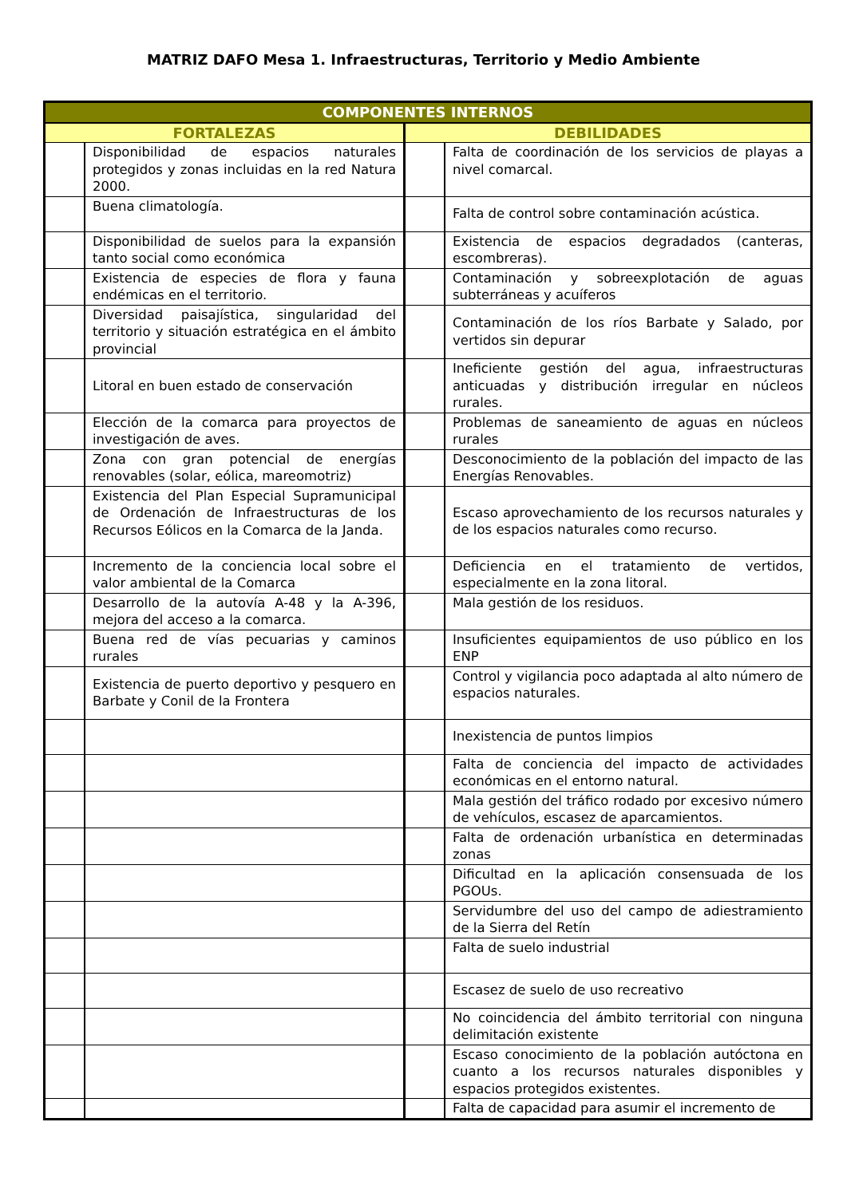MATRIZ DAFO Mesa 1. Infraestructuras, Territorio y Medio Ambiente
| COMPONENTES INTERNOS | | | |
| --- | --- | --- | --- |
| FORTALEZAS | | DEBILIDADES | |
| | Disponibilidad de espacios naturales protegidos y zonas incluidas en la red Natura 2000. | | Falta de coordinación de los servicios de playas a nivel comarcal. |
| | Buena climatología. | | Falta de control sobre contaminación acústica. |
| | Disponibilidad de suelos para la expansión tanto social como económica | | Existencia de espacios degradados (canteras, escombreras). |
| | Existencia de especies de flora y fauna endémicas en el territorio. | | Contaminación y sobreexplotación de aguas subterráneas y acuíferos |
| | Diversidad paisajística, singularidad del territorio y situación estratégica en el ámbito provincial | | Contaminación de los ríos Barbate y Salado, por vertidos sin depurar |
| | Litoral en buen estado de conservación | | Ineficiente gestión del agua, infraestructuras anticuadas y distribución irregular en núcleos rurales. |
| | Elección de la comarca para proyectos de investigación de aves. | | Problemas de saneamiento de aguas en núcleos rurales |
| | Zona con gran potencial de energías renovables (solar, eólica, mareomotriz) | | Desconocimiento de la población del impacto de las Energías Renovables. |
| | Existencia del Plan Especial Supramunicipal de Ordenación de Infraestructuras de los Recursos Eólicos en la Comarca de la Janda. | | Escaso aprovechamiento de los recursos naturales y de los espacios naturales como recurso. |
| | Incremento de la conciencia local sobre el valor ambiental de la Comarca | | Deficiencia en el tratamiento de vertidos, especialmente en la zona litoral. |
| | Desarrollo de la autovía A-48 y la A-396, mejora del acceso a la comarca. | | Mala gestión de los residuos. |
| | Buena red de vías pecuarias y caminos rurales | | Insuficientes equipamientos de uso público en los ENP |
| | Existencia de puerto deportivo y pesquero en Barbate y Conil de la Frontera | | Control y vigilancia poco adaptada al alto número de espacios naturales. |
| | | | Inexistencia de puntos limpios |
| | | | Falta de conciencia del impacto de actividades económicas en el entorno natural. |
| | | | Mala gestión del tráfico rodado por excesivo número de vehículos, escasez de aparcamientos. |
| | | | Falta de ordenación urbanística en determinadas zonas |
| | | | Dificultad en la aplicación consensuada de los PGOUs. |
| | | | Servidumbre del uso del campo de adiestramiento de la Sierra del Retín |
| | | | Falta de suelo industrial |
| | | | Escasez de suelo de uso recreativo |
| | | | No coincidencia del ámbito territorial con ninguna delimitación existente |
| | | | Escaso conocimiento de la población autóctona en cuanto a los recursos naturales disponibles y espacios protegidos existentes. |
| | | | Falta de capacidad para asumir el incremento de |